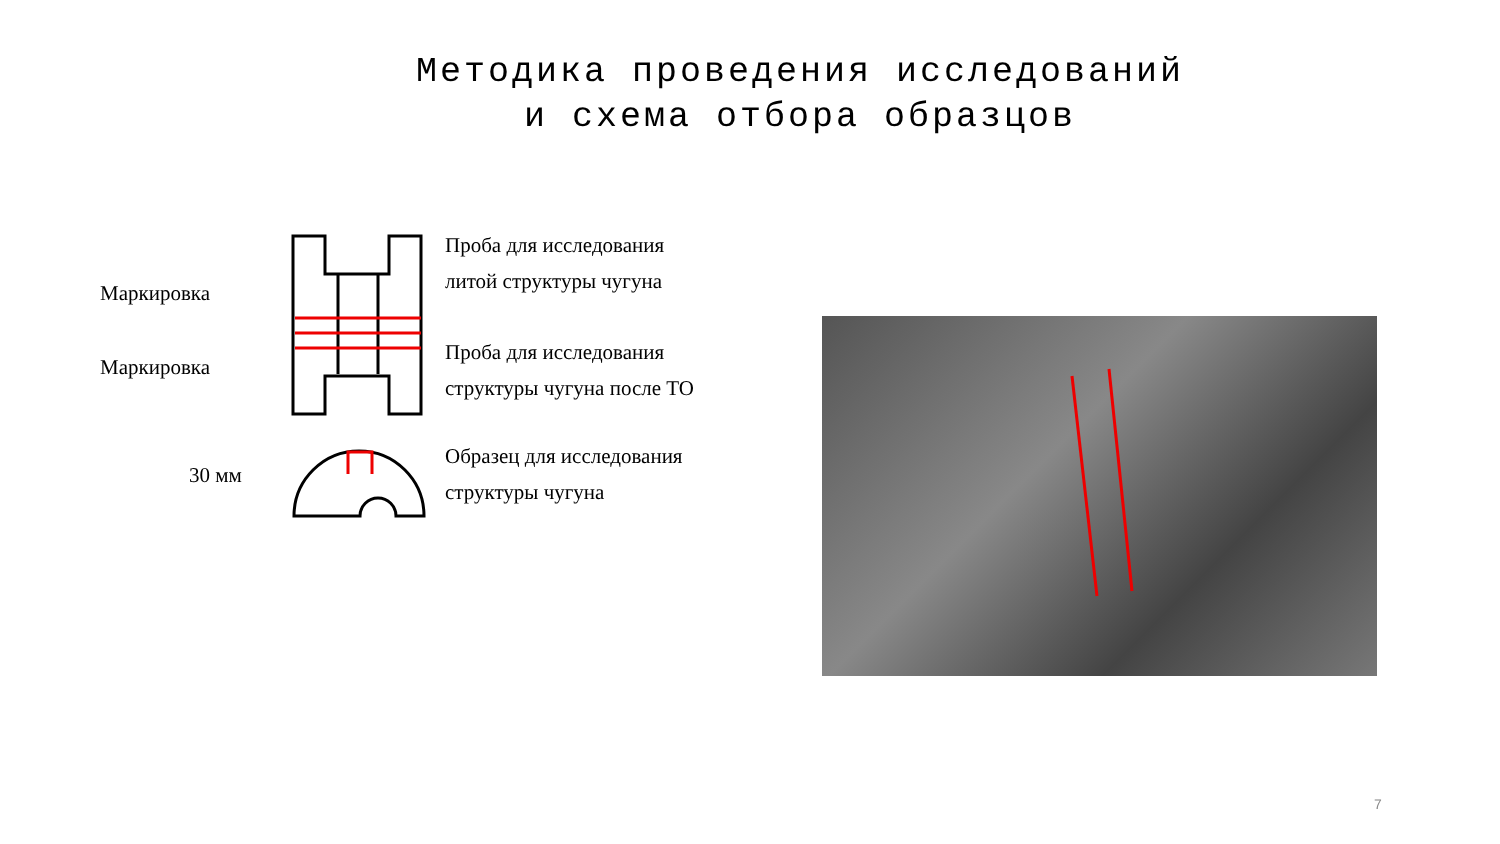Методика проведения исследований
и схема отбора образцов
Маркировка
Маркировка
Проба для исследования
литой структуры чугуна
Проба для исследования
структуры чугуна после ТО
Образец для исследования
структуры чугуна
30 мм
7